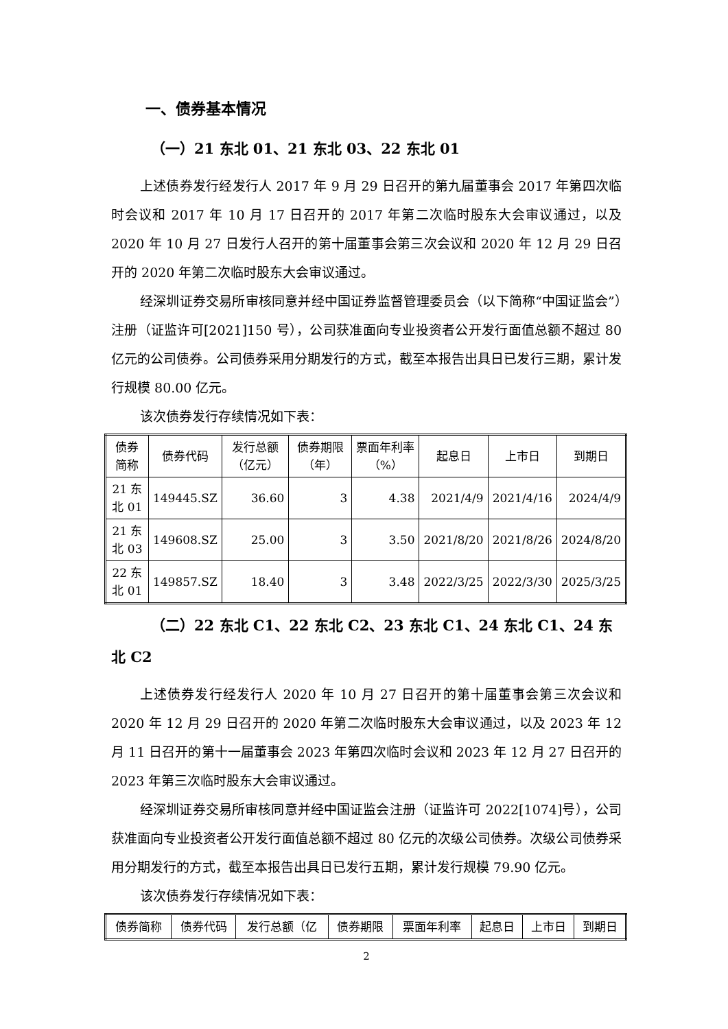一、债券基本情况
（一）21 东北 01、21 东北 03、22 东北 01
上述债券发行经发行人 2017 年 9 月 29 日召开的第九届董事会 2017 年第四次临时会议和 2017 年 10 月 17 日召开的 2017 年第二次临时股东大会审议通过，以及 2020 年 10 月 27 日发行人召开的第十届董事会第三次会议和 2020 年 12 月 29 日召开的 2020 年第二次临时股东大会审议通过。
经深圳证券交易所审核同意并经中国证券监督管理委员会（以下简称“中国证监会”）注册（证监许可[2021]150 号），公司获准面向专业投资者公开发行面值总额不超过 80 亿元的公司债券。公司债券采用分期发行的方式，截至本报告出具日已发行三期，累计发行规模 80.00 亿元。
该次债券发行存续情况如下表：
| 债券简称 | 债券代码 | 发行总额（亿元） | 债券期限（年） | 票面年利率（%） | 起息日 | 上市日 | 到期日 |
| 21 东北 01 | 149445.SZ | 36.60 | 3 | 4.38 | 2021/4/9 | 2021/4/16 | 2024/4/9 |
| 21 东北 03 | 149608.SZ | 25.00 | 3 | 3.50 | 2021/8/20 | 2021/8/26 | 2024/8/20 |
| 22 东北 01 | 149857.SZ | 18.40 | 3 | 3.48 | 2022/3/25 | 2022/3/30 | 2025/3/25 |
（二）22 东北 C1、22 东北 C2、23 东北 C1、24 东北 C1、24 东北 C2
上述债券发行经发行人 2020 年 10 月 27 日召开的第十届董事会第三次会议和 2020 年 12 月 29 日召开的 2020 年第二次临时股东大会审议通过，以及 2023 年 12 月 11 日召开的第十一届董事会 2023 年第四次临时会议和 2023 年 12 月 27 日召开的 2023 年第三次临时股东大会审议通过。
经深圳证券交易所审核同意并经中国证监会注册（证监许可 2022[1074]号），公司获准面向专业投资者公开发行面值总额不超过 80 亿元的次级公司债券。次级公司债券采用分期发行的方式，截至本报告出具日已发行五期，累计发行规模 79.90 亿元。
该次债券发行存续情况如下表：
| 债券简称 | 债券代码 | 发行总额（亿 | 债券期限 | 票面年利率 | 起息日 | 上市日 | 到期日 |
2